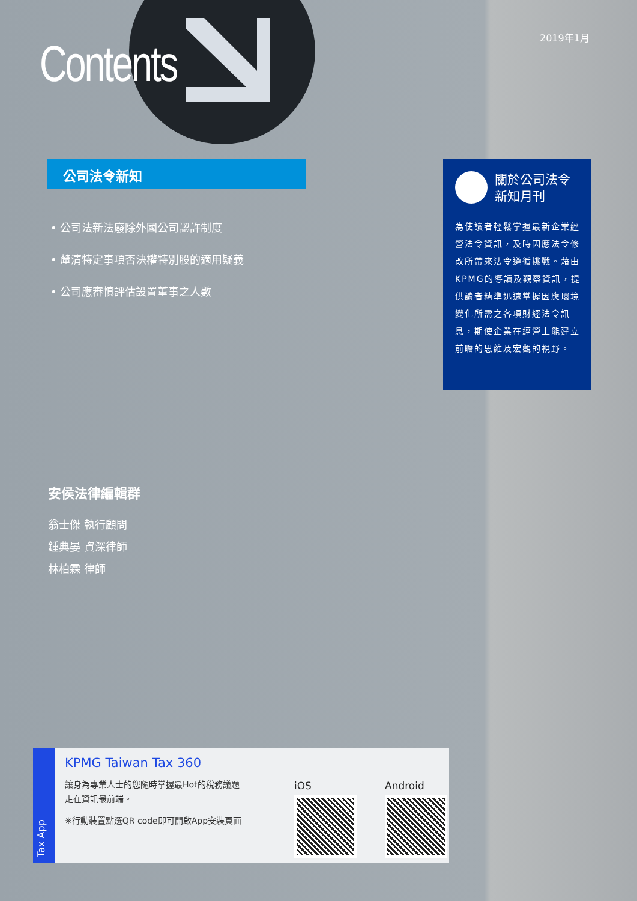2019年1月
Contents
公司法令新知
• 公司法新法廢除外國公司認許制度
• 釐清特定事項否決權特別股的適用疑義
• 公司應審慎評估設置董事之人數
關於公司法令
新知月刊
為使讀者輕鬆掌握最新企業經營法令資訊，及時因應法令修改所帶來法令遵循挑戰。藉由KPMG的導讀及觀察資訊，提供讀者精準迅速掌握因應環境變化所需之各項財經法令訊息，期使企業在經營上能建立前瞻的思維及宏觀的視野。
安侯法律編輯群
翁士傑 執行顧問
鍾典晏 資深律師
林柏霖 律師
Tax App
KPMG Taiwan Tax 360
讓身為專業人士的您隨時掌握最Hot的稅務議題走在資訊最前端。
※行動裝置點選QR code即可開啟App安裝頁面
iOS Android